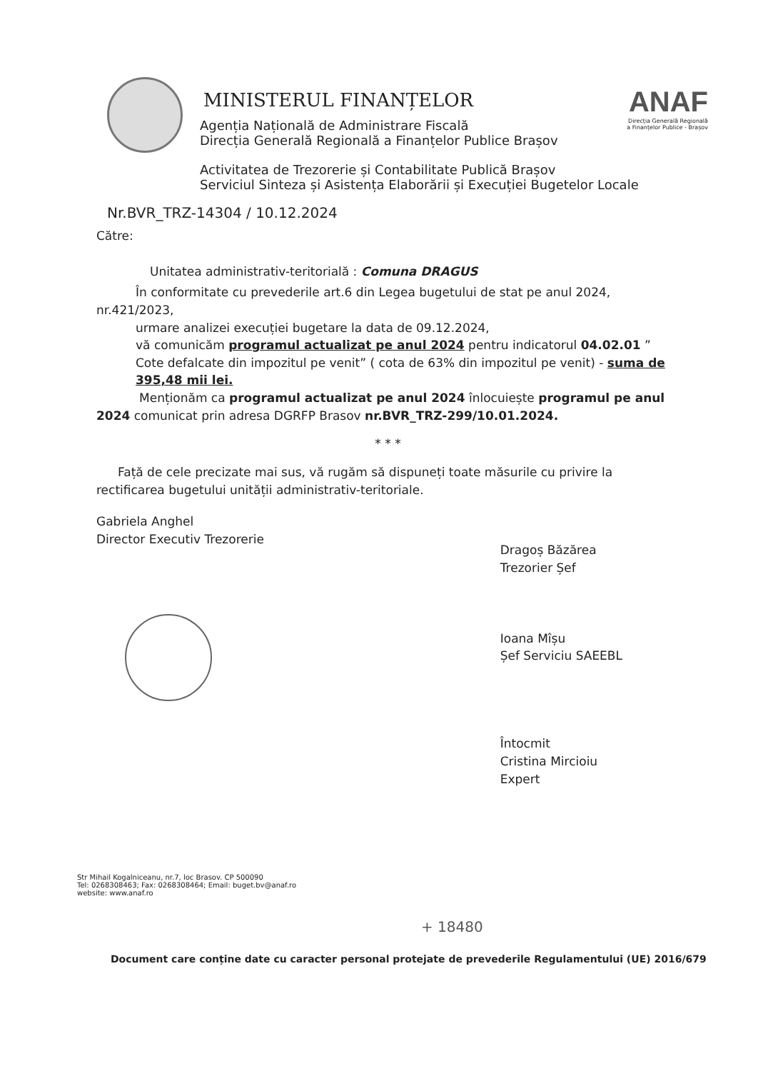ANAF
Direcția Generală Regională
a Finanțelor Publice - Brașov
MINISTERUL FINANȚELOR
Agenția Națională de Administrare Fiscală
Direcția Generală Regională a Finanțelor Publice Brașov
Activitatea de Trezorerie și Contabilitate Publică Brașov
Serviciul Sinteza și Asistența Elaborării și Execuției Bugetelor Locale
Nr.BVR_TRZ-14304 / 10.12.2024
Către:
Unitatea administrativ-teritorială : Comuna DRAGUS
În conformitate cu prevederile art.6 din Legea bugetului de stat pe anul 2024, nr.421/2023,
urmare analizei execuției bugetare la data de 09.12.2024,
vă comunicăm programul actualizat pe anul 2024 pentru indicatorul 04.02.01 ” Cote defalcate din impozitul pe venit” ( cota de 63% din impozitul pe venit) - suma de 395,48 mii lei.
Menționăm ca programul actualizat pe anul 2024 înlocuiește programul pe anul 2024 comunicat prin adresa DGRFP Brasov nr.BVR_TRZ-299/10.01.2024.
* * *
Față de cele precizate mai sus, vă rugăm să dispuneți toate măsurile cu privire la rectificarea bugetului unității administrativ-teritoriale.
Gabriela Anghel
Director Executiv Trezorerie
Dragoș Băzărea
Trezorier Șef
Ioana Mîșu
Șef Serviciu SAEEBL
Întocmit
Cristina Mircioiu
Expert
Str Mihail Kogalniceanu, nr.7, loc Brasov. CP 500090
Tel: 0268308463; Fax: 0268308464; Email: buget.bv@anaf.ro
website: www.anaf.ro
+ 18480
Document care conține date cu caracter personal protejate de prevederile Regulamentului (UE) 2016/679